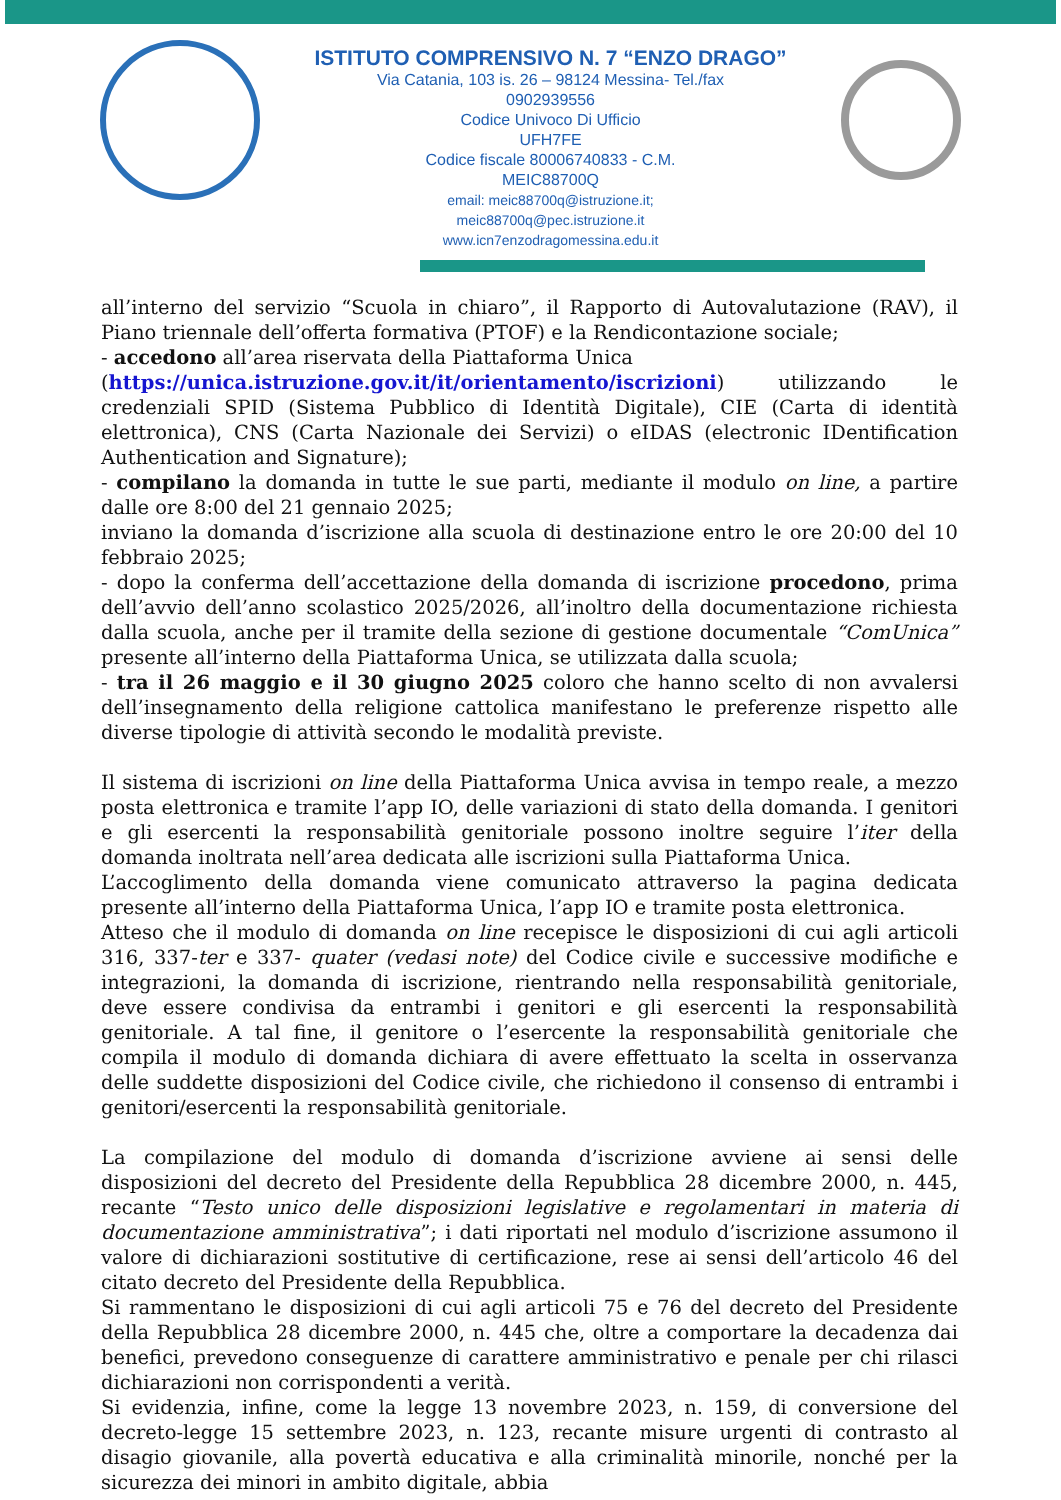ISTITUTO COMPRENSIVO N. 7 “ENZO DRAGO”
Via Catania, 103 is. 26 – 98124 Messina- Tel./fax
0902939556
Codice Univoco Di Ufficio
UFH7FE
Codice fiscale 80006740833 - C.M.
MEIC88700Q
email: meic88700q@istruzione.it;
meic88700q@pec.istruzione.it
www.icn7enzodragomessina.edu.it
all’interno del servizio “Scuola in chiaro”, il Rapporto di Autovalutazione (RAV), il Piano triennale dell’offerta formativa (PTOF) e la Rendicontazione sociale;
- accedono all’area riservata della Piattaforma Unica
(https://unica.istruzione.gov.it/it/orientamento/iscrizioni) utilizzando le credenziali SPID (Sistema Pubblico di Identità Digitale), CIE (Carta di identità elettronica), CNS (Carta Nazionale dei Servizi) o eIDAS (electronic IDentification Authentication and Signature);
- compilano la domanda in tutte le sue parti, mediante il modulo on line, a partire dalle ore 8:00 del 21 gennaio 2025;
inviano la domanda d’iscrizione alla scuola di destinazione entro le ore 20:00 del 10 febbraio 2025;
- dopo la conferma dell’accettazione della domanda di iscrizione procedono, prima dell’avvio dell’anno scolastico 2025/2026, all’inoltro della documentazione richiesta dalla scuola, anche per il tramite della sezione di gestione documentale “ComUnica” presente all’interno della Piattaforma Unica, se utilizzata dalla scuola;
- tra il 26 maggio e il 30 giugno 2025 coloro che hanno scelto di non avvalersi dell’insegnamento della religione cattolica manifestano le preferenze rispetto alle diverse tipologie di attività secondo le modalità previste.
Il sistema di iscrizioni on line della Piattaforma Unica avvisa in tempo reale, a mezzo posta elettronica e tramite l’app IO, delle variazioni di stato della domanda. I genitori e gli esercenti la responsabilità genitoriale possono inoltre seguire l’iter della domanda inoltrata nell’area dedicata alle iscrizioni sulla Piattaforma Unica.
L’accoglimento della domanda viene comunicato attraverso la pagina dedicata presente all’interno della Piattaforma Unica, l’app IO e tramite posta elettronica.
Atteso che il modulo di domanda on line recepisce le disposizioni di cui agli articoli 316, 337-ter e 337- quater (vedasi note) del Codice civile e successive modifiche e integrazioni, la domanda di iscrizione, rientrando nella responsabilità genitoriale, deve essere condivisa da entrambi i genitori e gli esercenti la responsabilità genitoriale. A tal fine, il genitore o l’esercente la responsabilità genitoriale che compila il modulo di domanda dichiara di avere effettuato la scelta in osservanza delle suddette disposizioni del Codice civile, che richiedono il consenso di entrambi i genitori/esercenti la responsabilità genitoriale.
La compilazione del modulo di domanda d’iscrizione avviene ai sensi delle disposizioni del decreto del Presidente della Repubblica 28 dicembre 2000, n. 445, recante “Testo unico delle disposizioni legislative e regolamentari in materia di documentazione amministrativa”; i dati riportati nel modulo d’iscrizione assumono il valore di dichiarazioni sostitutive di certificazione, rese ai sensi dell’articolo 46 del citato decreto del Presidente della Repubblica.
Si rammentano le disposizioni di cui agli articoli 75 e 76 del decreto del Presidente della Repubblica 28 dicembre 2000, n. 445 che, oltre a comportare la decadenza dai benefici, prevedono conseguenze di carattere amministrativo e penale per chi rilasci dichiarazioni non corrispondenti a verità.
Si evidenzia, infine, come la legge 13 novembre 2023, n. 159, di conversione del decreto-legge 15 settembre 2023, n. 123, recante misure urgenti di contrasto al disagio giovanile, alla povertà educativa e alla criminalità minorile, nonché per la sicurezza dei minori in ambito digitale, abbia